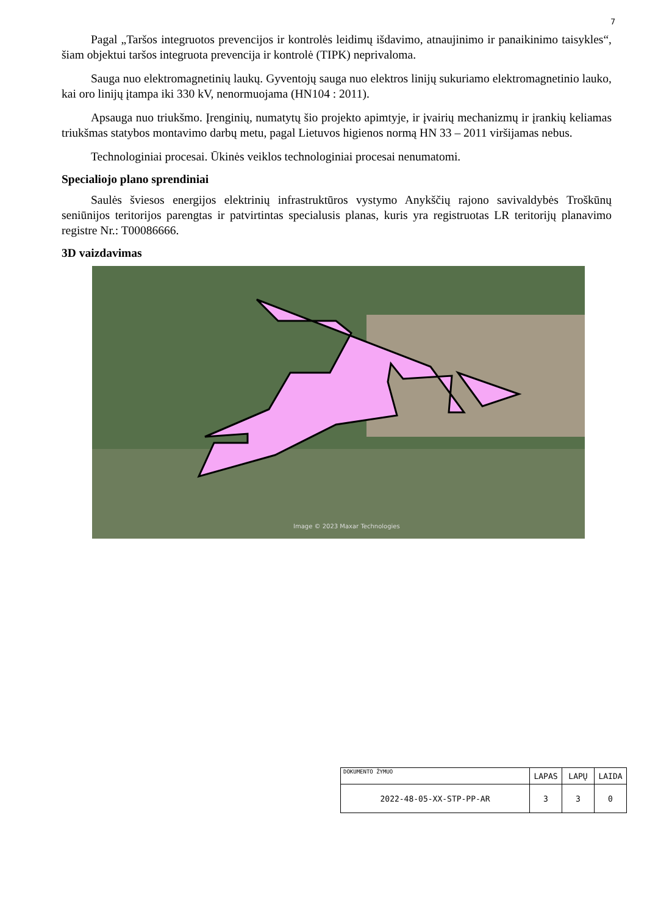7
Pagal „Taršos integruotos prevencijos ir kontrolės leidimų išdavimo, atnaujinimo ir panaikinimo taisykles“, šiam objektui taršos integruota prevencija ir kontrolė (TIPK) neprivaloma.
Sauga nuo elektromagnetinių laukų. Gyventojų sauga nuo elektros linijų sukuriamo elektromagnetinio lauko, kai oro linijų įtampa iki 330 kV, nenormuojama (HN104 : 2011).
Apsauga nuo triukšmo. Įrenginių, numatytų šio projekto apimtyje, ir įvairių mechanizmų ir įrankių keliamas triukšmas statybos montavimo darbų metu, pagal Lietuvos higienos normą HN 33 – 2011 viršijamas nebus.
Technologiniai procesai. Ūkinės veiklos technologiniai procesai nenumatomi.
Specialiojo plano sprendiniai
Saulės šviesos energijos elektrinių infrastruktūros vystymo Anykščių rajono savivaldybės Troškūnų seniūnijos teritorijos parengtas ir patvirtintas specialusis planas, kuris yra registruotas LR teritorijų planavimo registre Nr.: T00086666.
3D vaizdavimas
Image © 2023 Maxar Technologies
| DOKUMENTO ŽYMUO | LAPAS | LAPŲ | LAIDA |
| 2022-48-05-XX-STP-PP-AR | 3 | 3 | 0 |